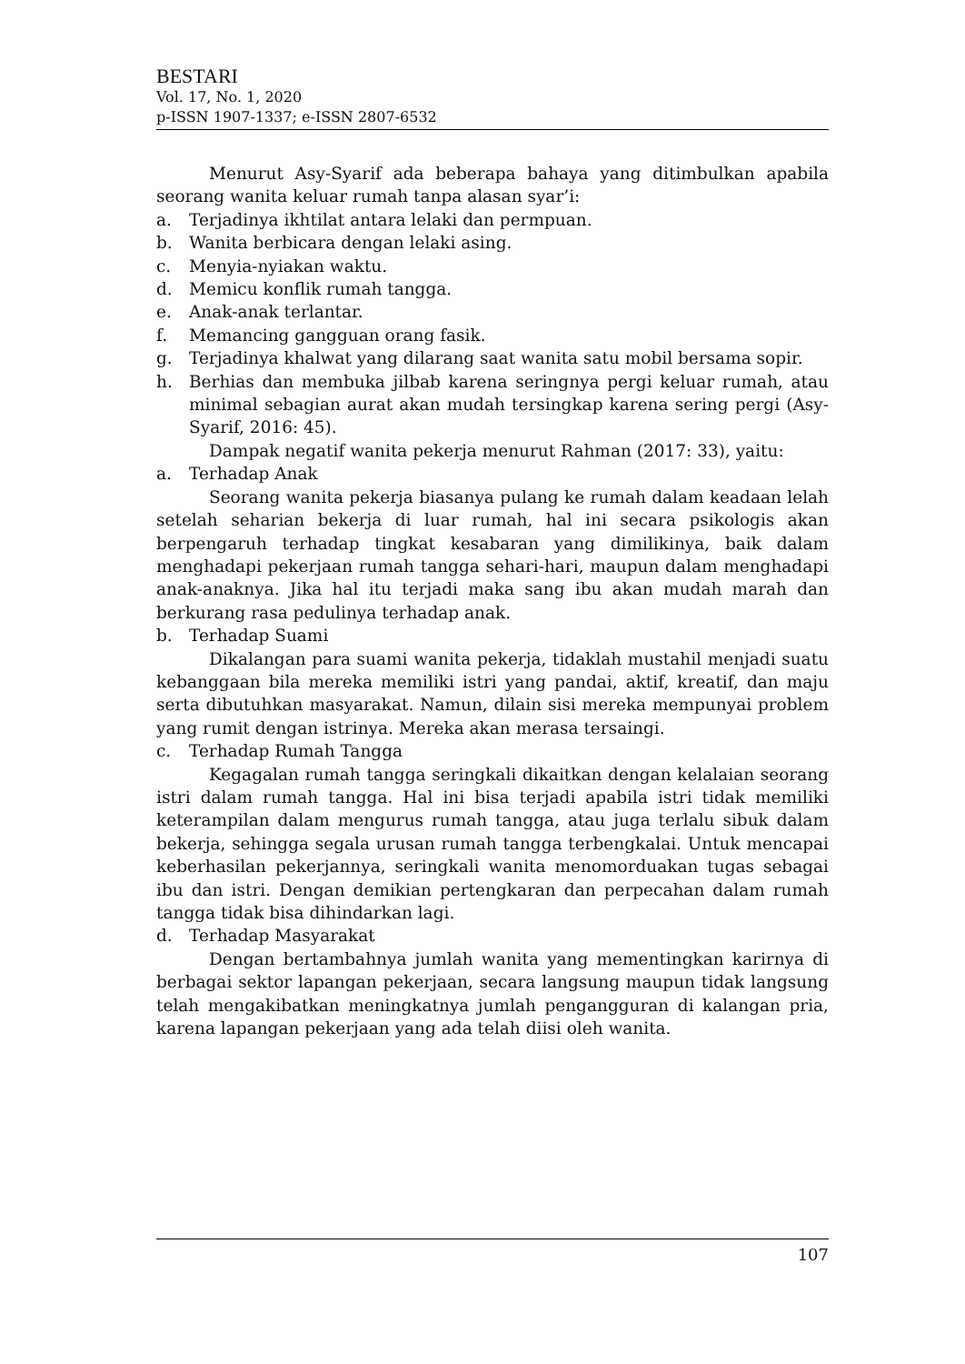BESTARI
Vol. 17, No. 1, 2020
p-ISSN 1907-1337; e-ISSN 2807-6532
Menurut Asy-Syarif ada beberapa bahaya yang ditimbulkan apabila seorang wanita keluar rumah tanpa alasan syar’i:
a. Terjadinya ikhtilat antara lelaki dan permpuan.
b. Wanita berbicara dengan lelaki asing.
c. Menyia-nyiakan waktu.
d. Memicu konflik rumah tangga.
e. Anak-anak terlantar.
f. Memancing gangguan orang fasik.
g. Terjadinya khalwat yang dilarang saat wanita satu mobil bersama sopir.
h. Berhias dan membuka jilbab karena seringnya pergi keluar rumah, atau minimal sebagian aurat akan mudah tersingkap karena sering pergi (Asy-Syarif, 2016: 45).
Dampak negatif wanita pekerja menurut Rahman (2017: 33), yaitu:
a. Terhadap Anak
Seorang wanita pekerja biasanya pulang ke rumah dalam keadaan lelah setelah seharian bekerja di luar rumah, hal ini secara psikologis akan berpengaruh terhadap tingkat kesabaran yang dimilikinya, baik dalam menghadapi pekerjaan rumah tangga sehari-hari, maupun dalam menghadapi anak-anaknya. Jika hal itu terjadi maka sang ibu akan mudah marah dan berkurang rasa pedulinya terhadap anak.
b. Terhadap Suami
Dikalangan para suami wanita pekerja, tidaklah mustahil menjadi suatu kebanggaan bila mereka memiliki istri yang pandai, aktif, kreatif, dan maju serta dibutuhkan masyarakat. Namun, dilain sisi mereka mempunyai problem yang rumit dengan istrinya. Mereka akan merasa tersaingi.
c. Terhadap Rumah Tangga
Kegagalan rumah tangga seringkali dikaitkan dengan kelalaian seorang istri dalam rumah tangga. Hal ini bisa terjadi apabila istri tidak memiliki keterampilan dalam mengurus rumah tangga, atau juga terlalu sibuk dalam bekerja, sehingga segala urusan rumah tangga terbengkalai. Untuk mencapai keberhasilan pekerjannya, seringkali wanita menomorduakan tugas sebagai ibu dan istri. Dengan demikian pertengkaran dan perpecahan dalam rumah tangga tidak bisa dihindarkan lagi.
d. Terhadap Masyarakat
Dengan bertambahnya jumlah wanita yang mementingkan karirnya di berbagai sektor lapangan pekerjaan, secara langsung maupun tidak langsung telah mengakibatkan meningkatnya jumlah pengangguran di kalangan pria, karena lapangan pekerjaan yang ada telah diisi oleh wanita.
107